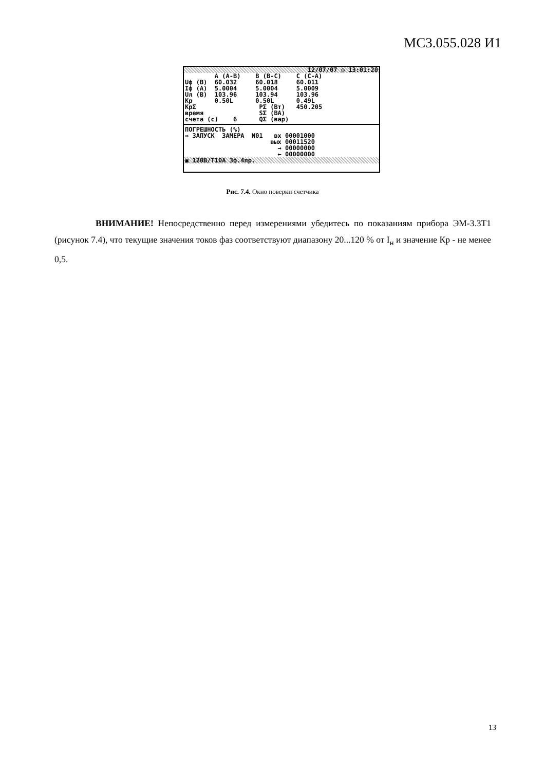МС3.055.028 И1
12/07/07 ◷ 13:01:20
        A (A-B)    B (B-C)    C (C-A)
Uф (В)  60.032     60.018     60.011
Iф (А)  5.0004     5.0004     5.0009
Uл (В)  103.96     103.94     103.96
Kp      0.50L      0.50L      0.49L
KpΣ                 PΣ (Вт)   450.205
время               SΣ (ВА)
счета (с)    6      QΣ (вар)
ПОГРЕШНОСТЬ (%)
⇨ ЗАПУСК  ЗАМЕРА  N01   вх 00001000
                       вых 00011520
                         → 00000000
                         ← 00000000
▣ 120В/Т10А 3ф.4пр.
Рис. 7.4. Окно поверки счетчика
ВНИМАНИЕ! Непосредственно перед измерениями убедитесь по показаниям прибора ЭМ-3.3Т1 (рисунок 7.4), что текущие значения токов фаз соответствуют диапазону 20...120 % от I<sub>н</sub> и значение Кр - не менее 0,5.
13